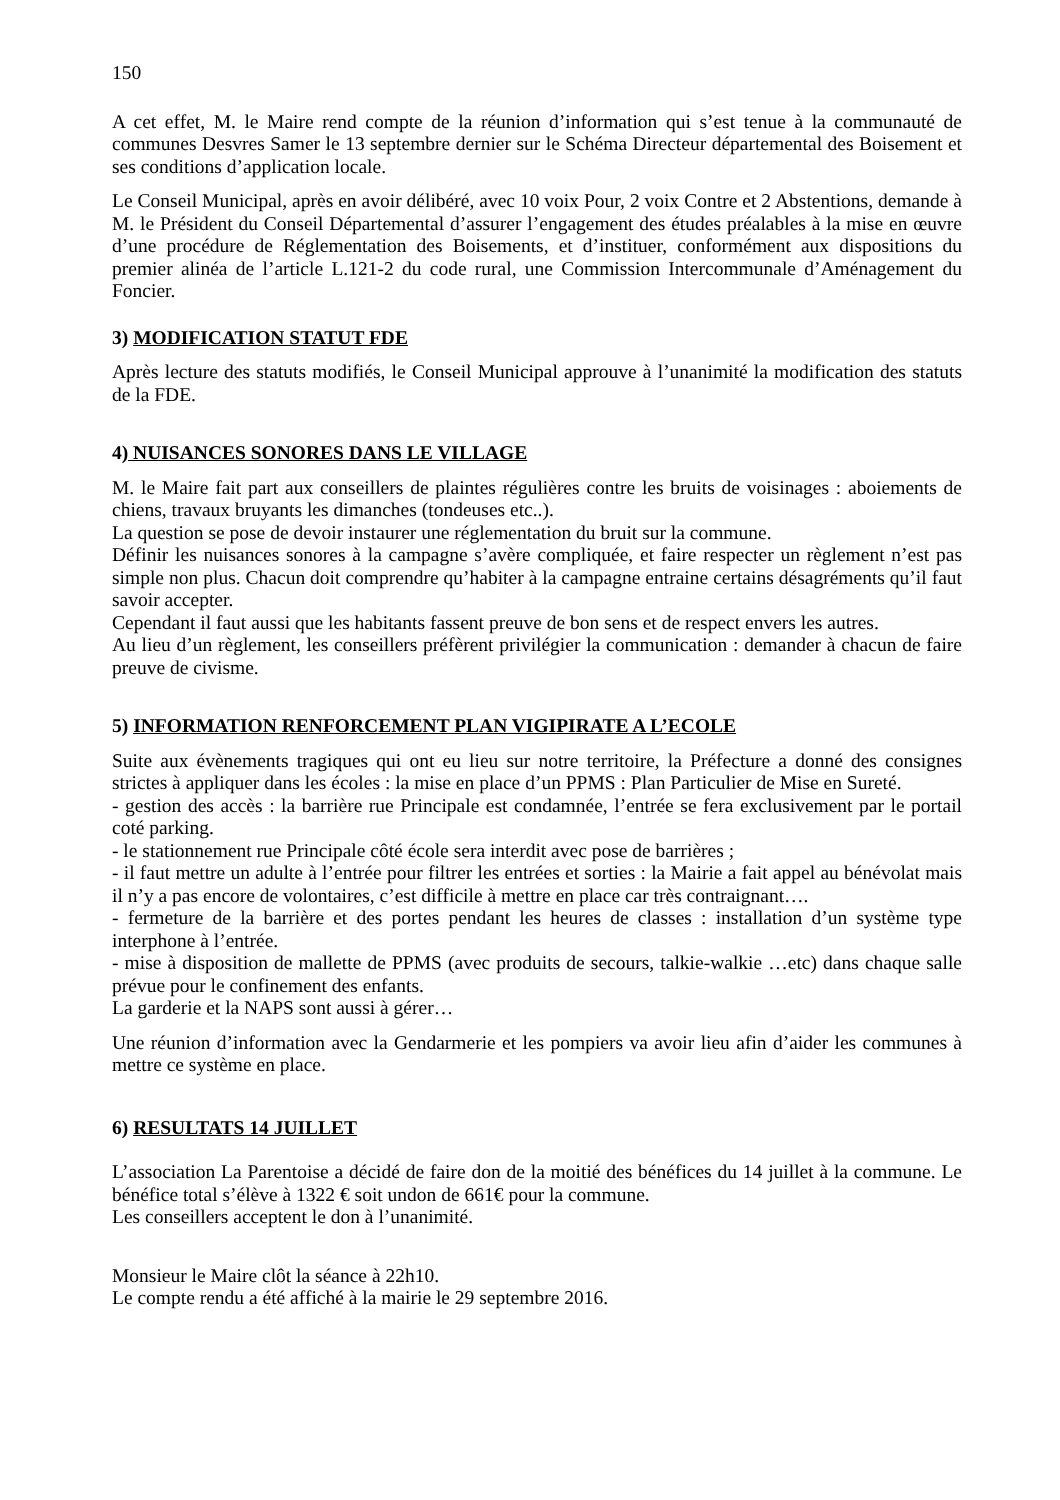150
A cet effet, M. le Maire rend compte de la réunion d’information qui s’est tenue à la communauté de communes Desvres Samer le 13 septembre dernier sur le Schéma Directeur départemental des Boisement et ses conditions d’application locale.
Le Conseil Municipal, après en avoir délibéré, avec 10 voix Pour, 2 voix Contre et 2 Abstentions, demande à M. le Président du Conseil Départemental d’assurer l’engagement des études préalables à la mise en œuvre d’une procédure de Réglementation des Boisements, et d’instituer, conformément aux dispositions du premier alinéa de l’article L.121-2 du code rural, une Commission Intercommunale d’Aménagement du Foncier.
3) MODIFICATION STATUT FDE
Après lecture des statuts modifiés, le Conseil Municipal approuve à l’unanimité la modification des statuts de la FDE.
4) NUISANCES SONORES DANS LE VILLAGE
M. le Maire fait part aux conseillers de plaintes régulières contre les bruits de voisinages : aboiements de chiens, travaux bruyants les dimanches (tondeuses etc..).
La question se pose de devoir instaurer une réglementation du bruit sur la commune.
Définir les nuisances sonores à la campagne s’avère compliquée, et faire respecter un règlement n’est pas simple non plus. Chacun doit comprendre qu’habiter à la campagne entraine certains désagréments qu’il faut savoir accepter.
Cependant il faut aussi que les habitants fassent preuve de bon sens et de respect envers les autres.
Au lieu d’un règlement, les conseillers préfèrent privilégier la communication : demander à chacun de faire preuve de civisme.
5) INFORMATION RENFORCEMENT PLAN VIGIPIRATE A L’ECOLE
Suite aux évènements tragiques qui ont eu lieu sur notre territoire, la Préfecture a donné des consignes strictes à appliquer dans les écoles : la mise en place d’un PPMS : Plan Particulier de Mise en Sureté.
- gestion des accès : la barrière rue Principale est condamnée, l’entrée se fera exclusivement par le portail coté parking.
- le stationnement rue Principale côté école sera interdit avec pose de barrières ;
- il faut mettre un adulte à l’entrée pour filtrer les entrées et sorties : la Mairie a fait appel au bénévolat mais il n’y a pas encore de volontaires, c’est difficile à mettre en place car très contraignant….
- fermeture de la barrière et des portes pendant les heures de classes : installation d’un système type interphone à l’entrée.
- mise à disposition de mallette de PPMS (avec produits de secours, talkie-walkie …etc) dans chaque salle prévue pour le confinement des enfants.
La garderie et la NAPS sont aussi à gérer…
Une réunion d’information avec la Gendarmerie et les pompiers va avoir lieu afin d’aider les communes à mettre ce système en place.
6) RESULTATS 14 JUILLET
L’association La Parentoise a décidé de faire don de la moitié des bénéfices du 14 juillet à la commune. Le bénéfice total s’élève à 1322 € soit undon de 661€ pour la commune.
Les conseillers acceptent le don à l’unanimité.
Monsieur le Maire clôt la séance à 22h10.
Le compte rendu a été affiché à la mairie le 29 septembre 2016.